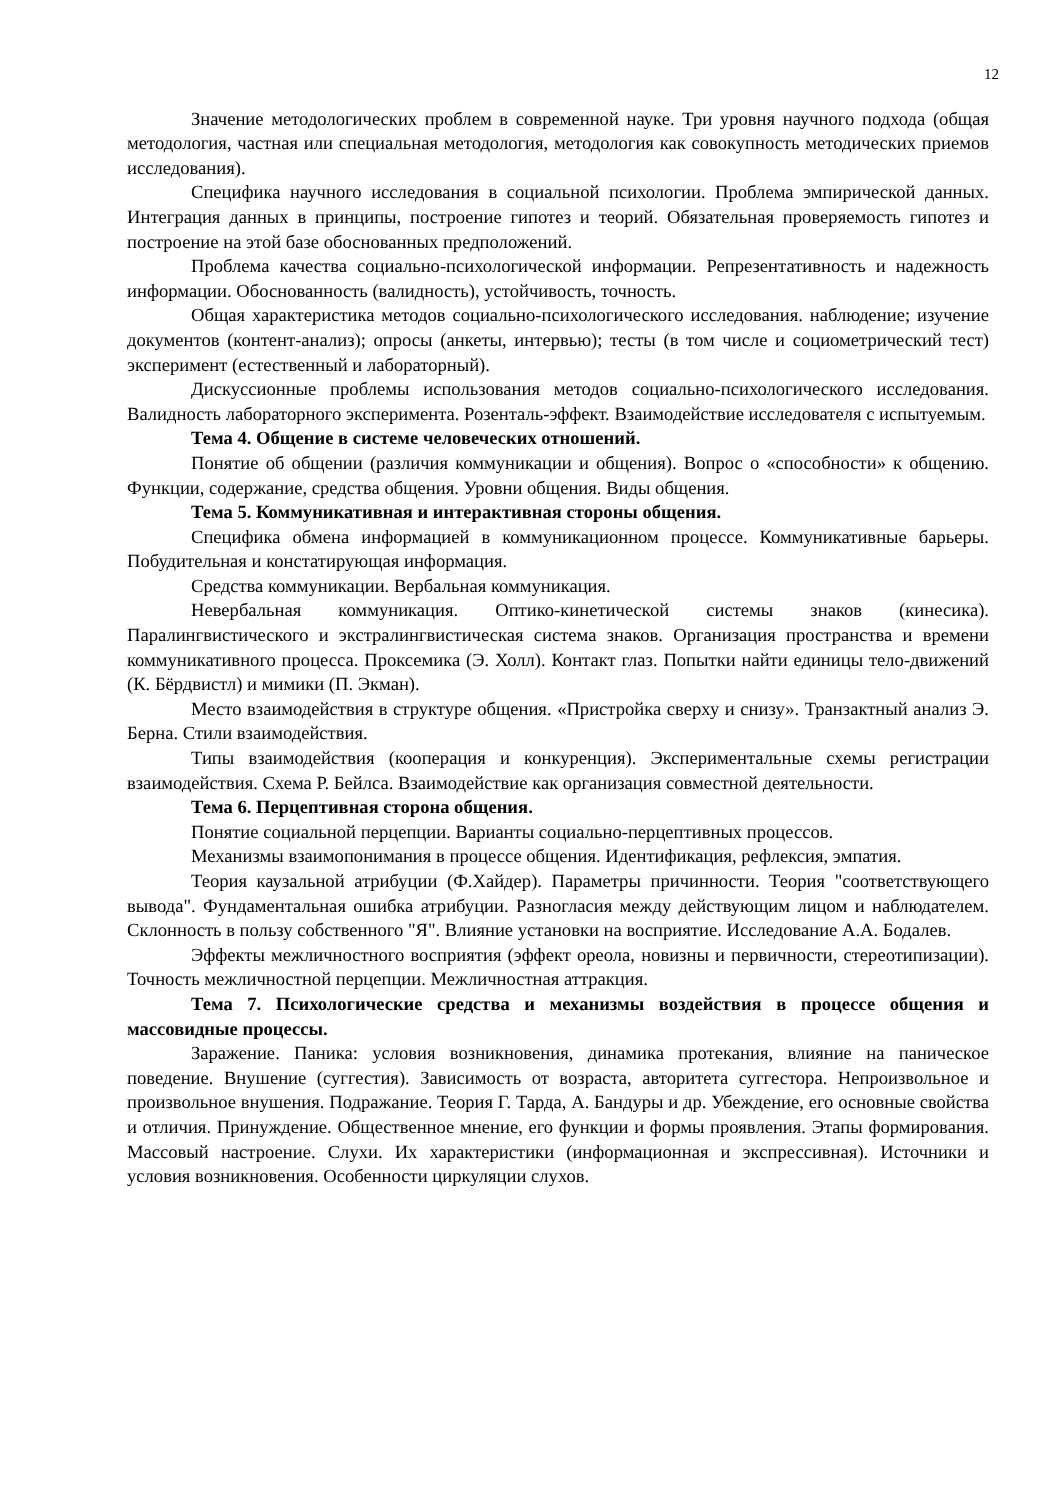12
Значение методологических проблем в современной науке. Три уровня научного подхода (общая методология, частная или специальная методология, методология как совокупность методических приемов исследования).
Специфика научного исследования в социальной психологии. Проблема эмпирической данных. Интеграция данных в принципы, построение гипотез и теорий. Обязательная проверяемость гипотез и построение на этой базе обоснованных предположений.
Проблема качества социально-психологической информации. Репрезентативность и надежность информации. Обоснованность (валидность), устойчивость, точность.
Общая характеристика методов социально-психологического исследования. наблюдение; изучение документов (контент-анализ); опросы (анкеты, интервью); тесты (в том числе и социометрический тест) эксперимент (естественный и лабораторный).
Дискуссионные проблемы использования методов социально-психологического исследования. Валидность лабораторного эксперимента. Розенталь-эффект. Взаимодействие исследователя с испытуемым.
Тема 4. Общение в системе человеческих отношений.
Понятие об общении (различия коммуникации и общения). Вопрос о «способности» к общению. Функции, содержание, средства общения. Уровни общения. Виды общения.
Тема 5. Коммуникативная и интерактивная стороны общения.
Специфика обмена информацией в коммуникационном процессе. Коммуникативные барьеры. Побудительная и констатирующая информация.
Средства коммуникации. Вербальная коммуникация.
Невербальная коммуникация. Оптико-кинетической системы знаков (кинесика). Паралингвистического и экстралингвистическая система знаков. Организация пространства и времени коммуникативного процесса. Проксемика (Э. Холл). Контакт глаз. Попытки найти единицы тело-движений (К. Бёрдвистл) и мимики (П. Экман).
Место взаимодействия в структуре общения. «Пристройка сверху и снизу». Транзактный анализ Э. Берна. Стили взаимодействия.
Типы взаимодействия (кооперация и конкуренция). Экспериментальные схемы регистрации взаимодействия. Схема Р. Бейлса. Взаимодействие как организация совместной деятельности.
Тема 6. Перцептивная сторона общения.
Понятие социальной перцепции. Варианты социально-перцептивных процессов.
Механизмы взаимопонимания в процессе общения. Идентификация, рефлексия, эмпатия.
Теория каузальной атрибуции (Ф.Хайдер). Параметры причинности. Теория "соответствующего вывода". Фундаментальная ошибка атрибуции. Разногласия между действующим лицом и наблюдателем. Склонность в пользу собственного "Я". Влияние установки на восприятие. Исследование А.А. Бодалев.
Эффекты межличностного восприятия (эффект ореола, новизны и первичности, стереотипизации). Точность межличностной перцепции. Межличностная аттракция.
Тема 7. Психологические средства и механизмы воздействия в процессе общения и массовидные процессы.
Заражение. Паника: условия возникновения, динамика протекания, влияние на паническое поведение. Внушение (суггестия). Зависимость от возраста, авторитета суггестора. Непроизвольное и произвольное внушения. Подражание. Теория Г. Тарда, А. Бандуры и др. Убеждение, его основные свойства и отличия. Принуждение. Общественное мнение, его функции и формы проявления. Этапы формирования. Массовый настроение. Слухи. Их характеристики (информационная и экспрессивная). Источники и условия возникновения. Особенности циркуляции слухов.